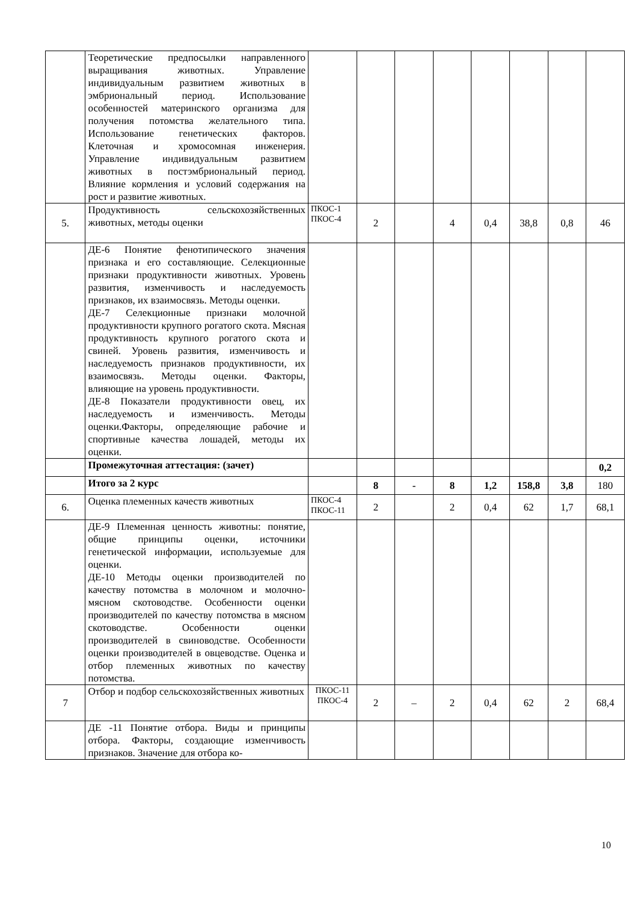| | Теоретические предпосылки направленного выращивания животных. Управление индивидуальным развитием животных в эмбриональный период. Использование особенностей материнского организма для получения потомства желательного типа. Использование генетических факторов. Клеточная и хромосомная инженерия. Управление индивидуальным развитием животных в постэмбриональный период. Влияние кормления и условий содержания на рост и развитие животных. | | | | | | | | |
| 5. | Продуктивность сельскохозяйственных животных, методы оценки | ПКОС-1 ПКОС-4 | 2 | | 4 | 0,4 | 38,8 | 0,8 | 46 |
| | ДЕ-6 Понятие фенотипического значения признака и его составляющие. Селекционные признаки продуктивности животных. Уровень развития, изменчивость и наследуемость признаков, их взаимосвязь. Методы оценки. ДЕ-7 Селекционные признаки молочной продуктивности крупного рогатого скота. Мясная продуктивность крупного рогатого скота и свиней. Уровень развития, изменчивость и наследуемость признаков продуктивности, их взаимосвязь. Методы оценки. Факторы, влияющие на уровень продуктивности. ДЕ-8 Показатели продуктивности овец, их наследуемость и изменчивость. Методы оценки.Факторы, определяющие рабочие и спортивные качества лошадей, методы их оценки. | | | | | | | | |
| | Промежуточная аттестация: (зачет) | | | | | | | | 0,2 |
| | Итого за 2 курс | | 8 | - | 8 | 1,2 | 158,8 | 3,8 | 180 |
| 6. | Оценка племенных качеств животных | ПКОС-4 ПКОС-11 | 2 | | 2 | 0,4 | 62 | 1,7 | 68,1 |
| | ДЕ-9 Племенная ценность животны: понятие, общие принципы оценки, источники генетической информации, используемые для оценки. ДЕ-10 Методы оценки производителей по качеству потомства в молочном и молочно-мясном скотоводстве. Особенности оценки производителей по качеству потомства в мясном скотоводстве. Особенности оценки производителей в свиноводстве. Особенности оценки производителей в овцеводстве. Оценка и отбор племенных животных по качеству потомства. | | | | | | | | |
| 7 | Отбор и подбор сельскохозяйственных животных | ПКОС-11 ПКОС-4 | 2 | – | 2 | 0,4 | 62 | 2 | 68,4 |
| | ДЕ -11 Понятие отбора. Виды и принципы отбора. Факторы, создающие изменчивость признаков. Значение для отбора ко- | | | | | | | | |
10